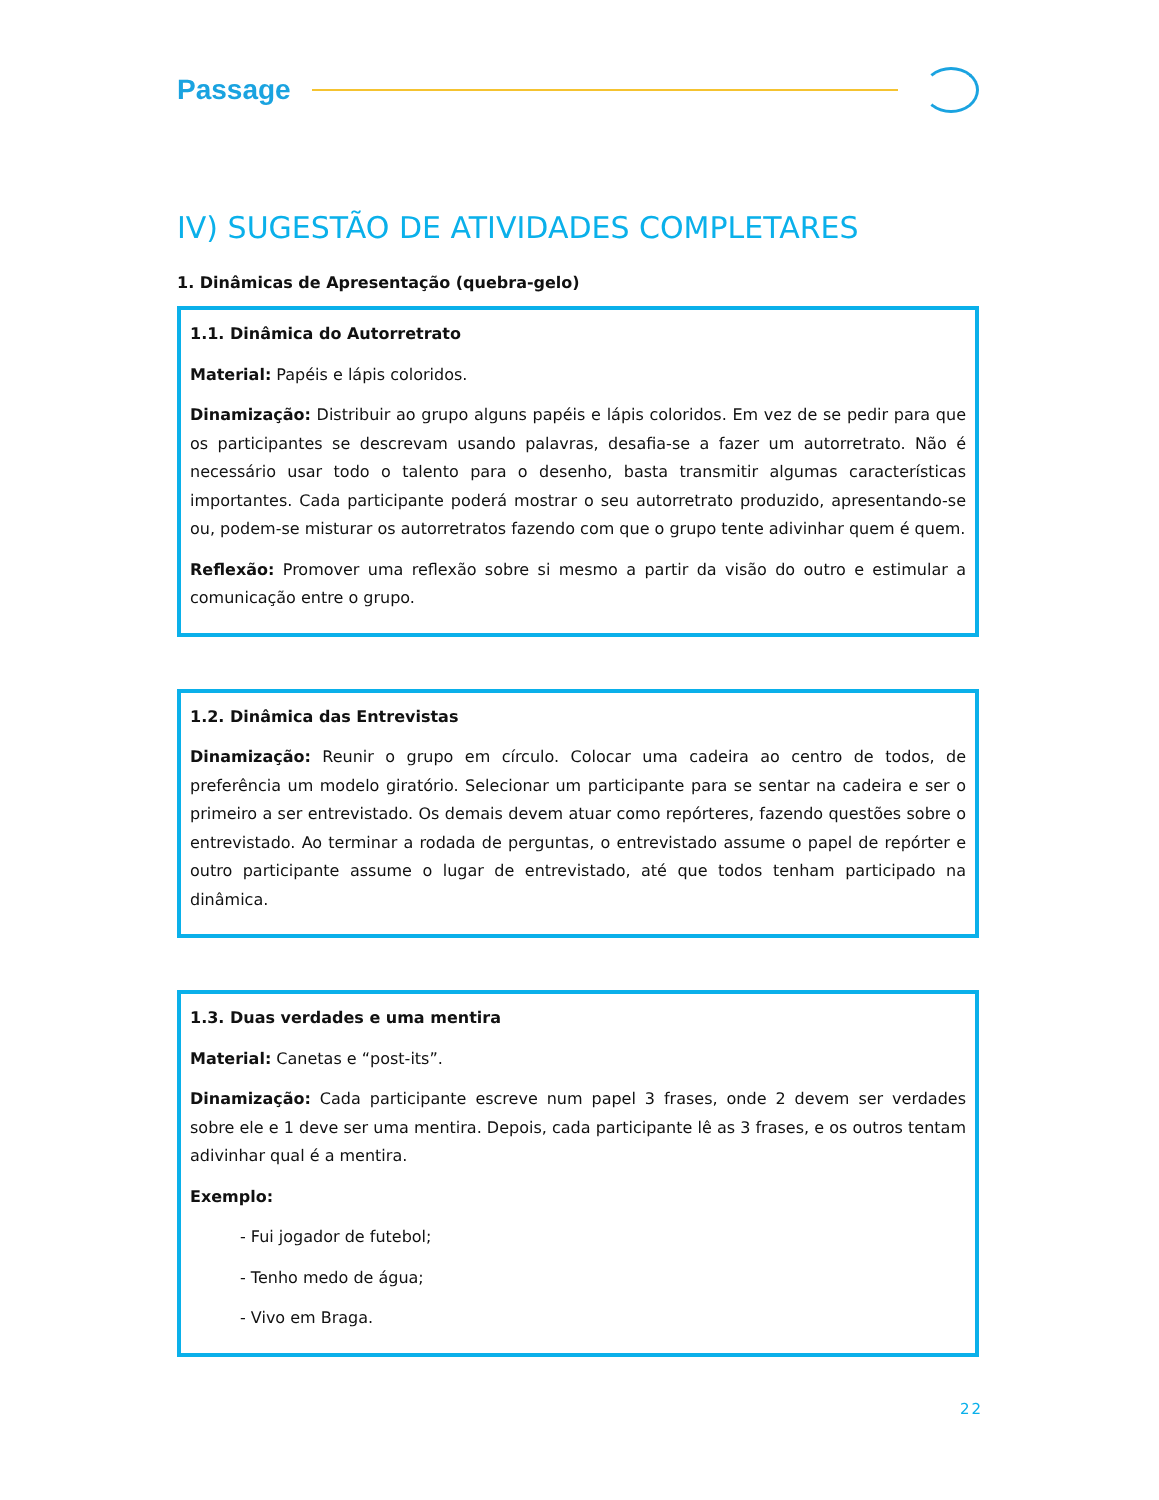Passage
IV) SUGESTÃO DE ATIVIDADES COMPLETARES
1. Dinâmicas de Apresentação (quebra-gelo)
1.1. Dinâmica do Autorretrato
Material: Papéis e lápis coloridos.
Dinamização: Distribuir ao grupo alguns papéis e lápis coloridos. Em vez de se pedir para que os participantes se descrevam usando palavras, desafia-se a fazer um autorretrato. Não é necessário usar todo o talento para o desenho, basta transmitir algumas características importantes. Cada participante poderá mostrar o seu autorretrato produzido, apresentando-se ou, podem-se misturar os autorretratos fazendo com que o grupo tente adivinhar quem é quem.
Reflexão: Promover uma reflexão sobre si mesmo a partir da visão do outro e estimular a comunicação entre o grupo.
1.2. Dinâmica das Entrevistas
Dinamização: Reunir o grupo em círculo. Colocar uma cadeira ao centro de todos, de preferência um modelo giratório. Selecionar um participante para se sentar na cadeira e ser o primeiro a ser entrevistado. Os demais devem atuar como repórteres, fazendo questões sobre o entrevistado. Ao terminar a rodada de perguntas, o entrevistado assume o papel de repórter e outro participante assume o lugar de entrevistado, até que todos tenham participado na dinâmica.
1.3. Duas verdades e uma mentira
Material: Canetas e “post-its”.
Dinamização: Cada participante escreve num papel 3 frases, onde 2 devem ser verdades sobre ele e 1 deve ser uma mentira. Depois, cada participante lê as 3 frases, e os outros tentam adivinhar qual é a mentira.
Exemplo:
- Fui jogador de futebol;
- Tenho medo de água;
- Vivo em Braga.
22